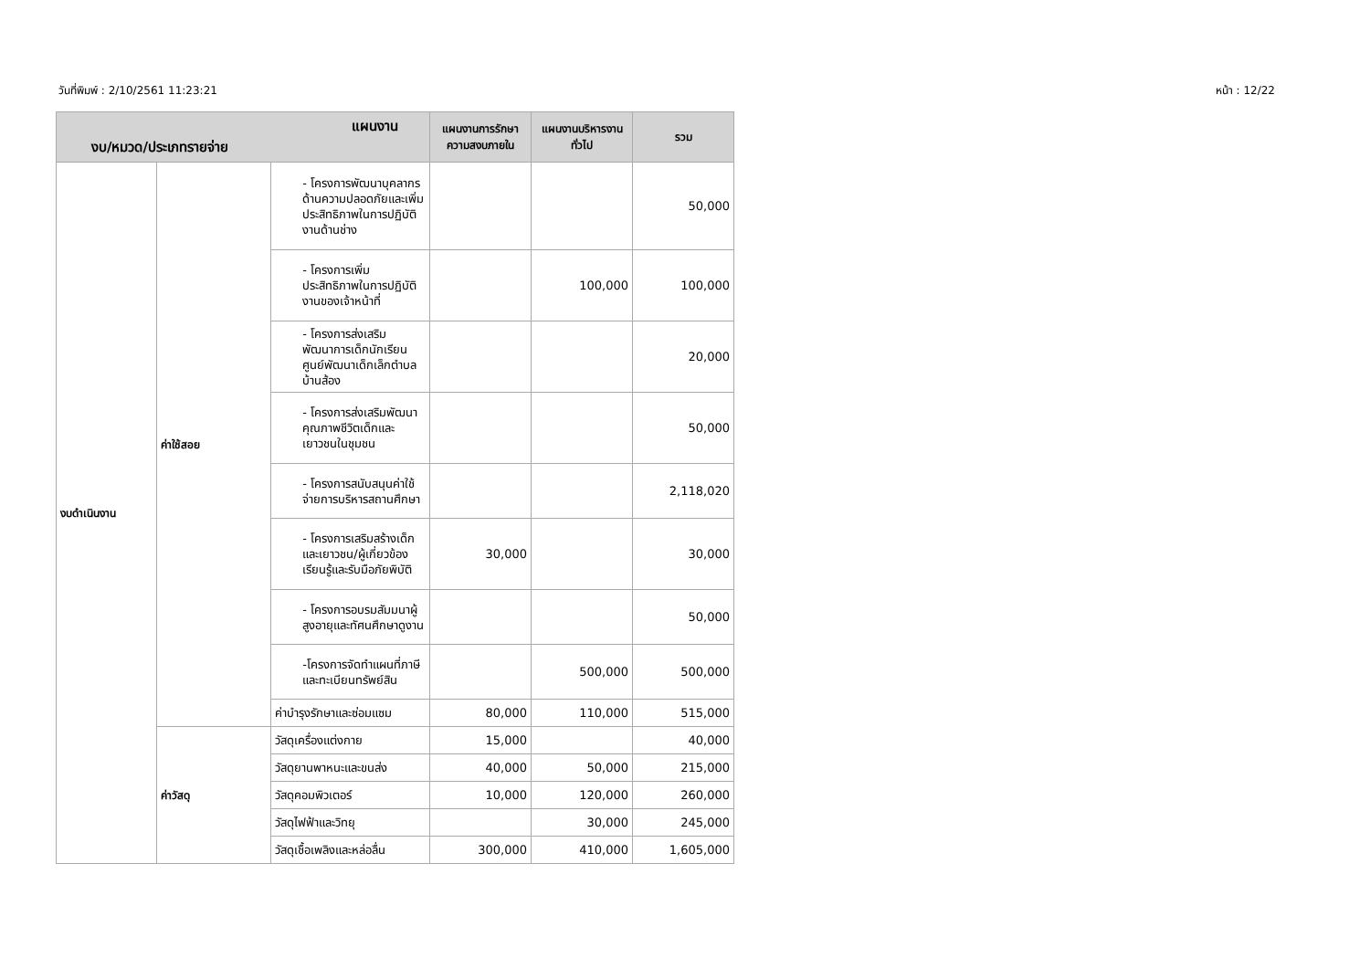วันที่พิมพ์ : 2/10/2561 11:23:21 หน้า : 12/22
| แผนงาน งบ/หมวด/ประเภทรายจ่าย | | | แผนงานการรักษาความสงบภายใน | แผนงานบริหารงานทั่วไป | รวม |
| --- | --- | --- | --- | --- | --- |
| งบดำเนินงาน | ค่าใช้สอย | - โครงการพัฒนาบุคลากร ด้านความปลอดภัยและเพิ่มประสิทธิภาพในการปฏิบัติงานด้านช่าง | | | 50,000 |
| | | - โครงการเพิ่มประสิทธิภาพในการปฏิบัติงานของเจ้าหน้าที่ | | 100,000 | 100,000 |
| | | - โครงการส่งเสริมพัฒนาการเด็กนักเรียนศูนย์พัฒนาเด็กเล็กตำบลบ้านส้อง | | | 20,000 |
| | | - โครงการส่งเสริมพัฒนาคุณภาพชีวิตเด็กและเยาวชนในชุมชน | | | 50,000 |
| | | - โครงการสนับสนุนค่าใช้จ่ายการบริหารสถานศึกษา | | | 2,118,020 |
| | | - โครงการเสริมสร้างเด็กและเยาวชน/ผู้เกี่ยวข้อง เรียนรู้และรับมือภัยพิบัติ | 30,000 | | 30,000 |
| | | - โครงการอบรมสัมมนาผู้สูงอายุและทัศนศึกษาดูงาน | | | 50,000 |
| | | -โครงการจัดทำแผนที่ภาษีและทะเบียนทรัพย์สิน | | 500,000 | 500,000 |
| | | ค่าบำรุงรักษาและซ่อมแซม | 80,000 | 110,000 | 515,000 |
| | ค่าวัสดุ | วัสดุเครื่องแต่งกาย | 15,000 | | 40,000 |
| | | วัสดุยานพาหนะและขนส่ง | 40,000 | 50,000 | 215,000 |
| | | วัสดุคอมพิวเตอร์ | 10,000 | 120,000 | 260,000 |
| | | วัสดุไฟฟ้าและวิทยุ | | 30,000 | 245,000 |
| | | วัสดุเชื้อเพลิงและหล่อลื่น | 300,000 | 410,000 | 1,605,000 |